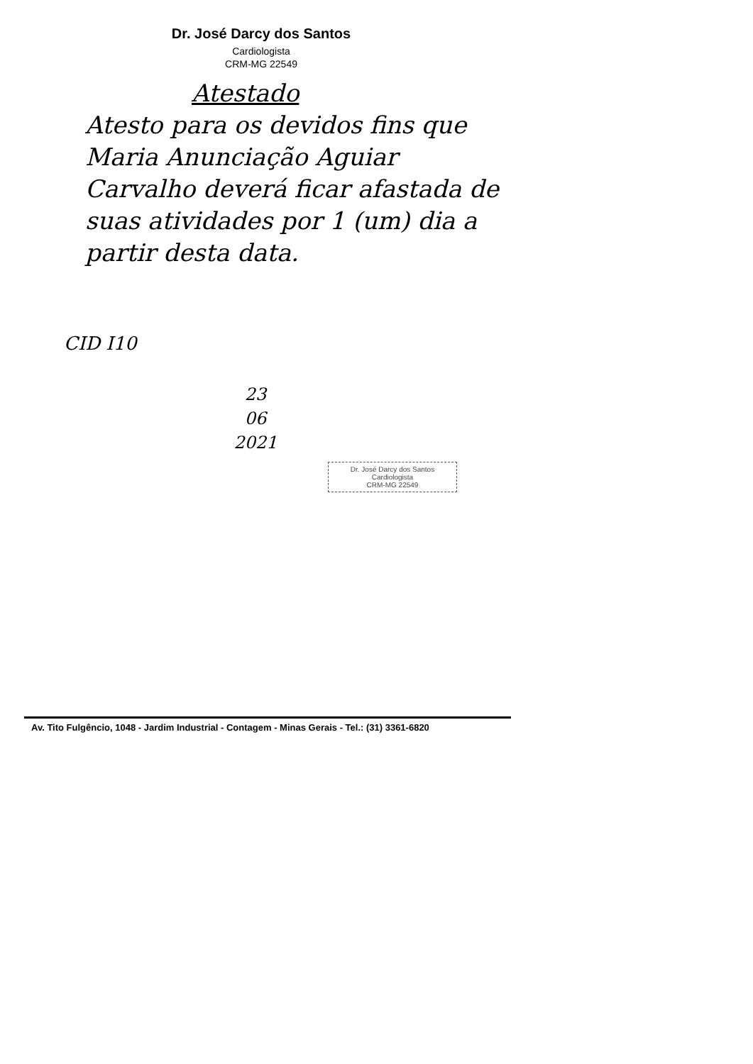Dr. José Darcy dos Santos
Cardiologista
CRM-MG 22549
Atestado
Atesto para os devidos fins que Maria Anunciação Aguiar Carvalho deverá ficar afastada de suas atividades por 1 (um) dia a partir desta data.
CID I10
23
06
2021
Dr. José Darcy dos Santos
Cardiologista
CRM-MG 22549
Av. Tito Fulgêncio, 1048 - Jardim Industrial - Contagem - Minas Gerais - Tel.: (31) 3361-6820